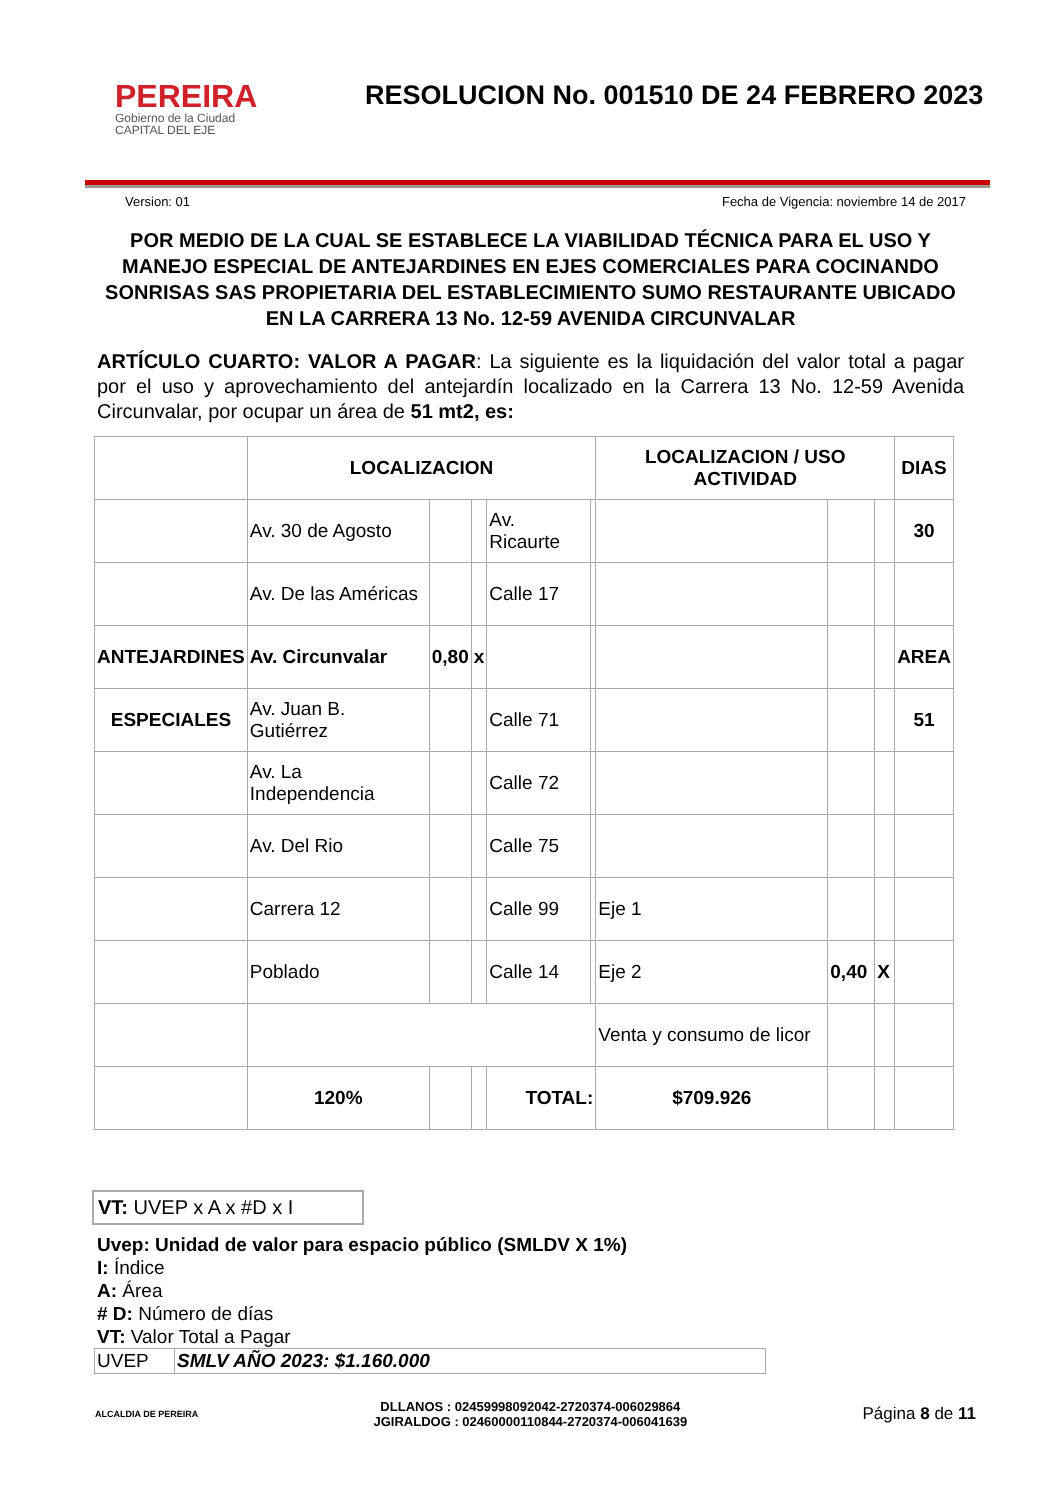PEREIRA
Gobierno de la Ciudad
CAPITAL DEL EJE
RESOLUCION No. 001510 DE 24 FEBRERO 2023
Version: 01 Fecha de Vigencia: noviembre 14 de 2017
POR MEDIO DE LA CUAL SE ESTABLECE LA VIABILIDAD TÉCNICA PARA EL USO Y MANEJO ESPECIAL DE ANTEJARDINES EN EJES COMERCIALES PARA COCINANDO SONRISAS SAS PROPIETARIA DEL ESTABLECIMIENTO SUMO RESTAURANTE UBICADO EN LA CARRERA 13 No. 12-59 AVENIDA CIRCUNVALAR
ARTÍCULO CUARTO: VALOR A PAGAR: La siguiente es la liquidación del valor total a pagar por el uso y aprovechamiento del antejardín localizado en la Carrera 13 No. 12-59 Avenida Circunvalar, por ocupar un área de 51 mt2, es:
| | LOCALIZACION | | | | | LOCALIZACION / USO ACTIVIDAD | | | DIAS |
| | Av. 30 de Agosto | | | Av. Ricaurte | | | | | 30 |
| | Av. De las Américas | | | Calle 17 | | | | | |
| ANTEJARDINES | Av. Circunvalar | 0,80 | x | | | | | | AREA |
| ESPECIALES | Av. Juan B. Gutiérrez | | | Calle 71 | | | | | 51 |
| | Av. La Independencia | | | Calle 72 | | | | | |
| | Av. Del Rio | | | Calle 75 | | | | | |
| | Carrera 12 | | | Calle 99 | | Eje 1 | | | |
| | Poblado | | | Calle 14 | | Eje 2 | 0,40 | X | |
| | | | | | | Venta y consumo de licor | | | |
| | 120% | | | TOTAL: | | $709.926 | | | |
VT: UVEP x A x #D x I
Uvep: Unidad de valor para espacio público (SMLDV X 1%)
I: Índice
A: Área
# D: Número de días
VT: Valor Total a Pagar
| UVEP | SMLV AÑO 2023: $1.160.000 |
ALCALDIA DE PEREIRA
DLLANOS : 02459998092042-2720374-006029864
JGIRALDOG : 02460000110844-2720374-006041639
Página 8 de 11